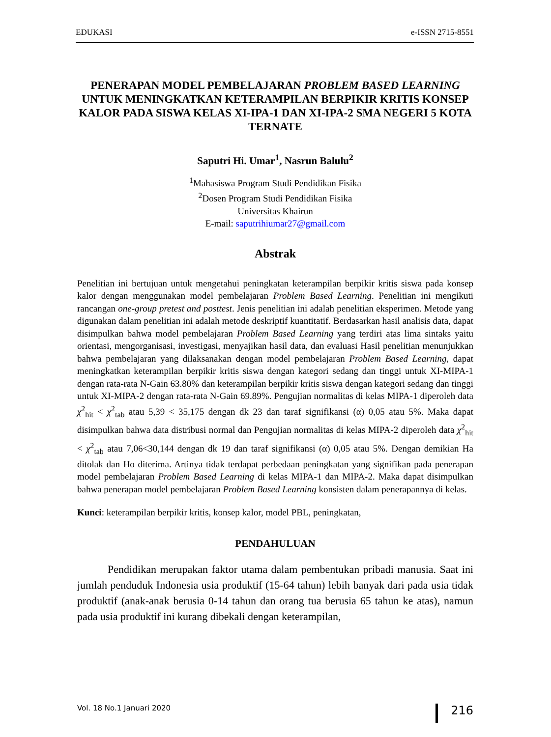EDUKASI e-ISSN 2715-8551
PENERAPAN MODEL PEMBELAJARAN PROBLEM BASED LEARNING UNTUK MENINGKATKAN KETERAMPILAN BERPIKIR KRITIS KONSEP KALOR PADA SISWA KELAS XI-IPA-1 DAN XI-IPA-2 SMA NEGERI 5 KOTA TERNATE
Saputri Hi. Umar<sup>1</sup>, Nasrun Balulu<sup>2</sup>
<sup>1</sup> Mahasiswa Program Studi Pendidikan Fisika
<sup>2</sup> Dosen Program Studi Pendidikan Fisika
Universitas Khairun
E-mail: saputrihiumar27@gmail.com
Abstrak
Penelitian ini bertujuan untuk mengetahui peningkatan keterampilan berpikir kritis siswa pada konsep kalor dengan menggunakan model pembelajaran Problem Based Learning. Penelitian ini mengikuti rancangan one-group pretest and posttest. Jenis penelitian ini adalah penelitian eksperimen. Metode yang digunakan dalam penelitian ini adalah metode deskriptif kuantitatif. Berdasarkan hasil analisis data, dapat disimpulkan bahwa model pembelajaran Problem Based Learning yang terdiri atas lima sintaks yaitu orientasi, mengorganisasi, investigasi, menyajikan hasil data, dan evaluasi Hasil penelitian menunjukkan bahwa pembelajaran yang dilaksanakan dengan model pembelajaran Problem Based Learning, dapat meningkatkan keterampilan berpikir kritis siswa dengan kategori sedang dan tinggi untuk XI-MIPA-1 dengan rata-rata N-Gain 63.80% dan keterampilan berpikir kritis siswa dengan kategori sedang dan tinggi untuk XI-MIPA-2 dengan rata-rata N-Gain 69.89%. Pengujian normalitas di kelas MIPA-1 diperoleh data χ<sup>2</sup><sub>hit</sub> < χ<sup>2</sup><sub>tab</sub> atau 5,39 < 35,175 dengan dk 23 dan taraf signifikansi (α) 0,05 atau 5%. Maka dapat disimpulkan bahwa data distribusi normal dan Pengujian normalitas di kelas MIPA-2 diperoleh data χ<sup>2</sup><sub>hit</sub> < χ<sup>2</sup><sub>tab</sub> atau 7,06<30,144 dengan dk 19 dan taraf signifikansi (α) 0,05 atau 5%. Dengan demikian Ha ditolak dan Ho diterima. Artinya tidak terdapat perbedaan peningkatan yang signifikan pada penerapan model pembelajaran Problem Based Learning di kelas MIPA-1 dan MIPA-2. Maka dapat disimpulkan bahwa penerapan model pembelajaran Problem Based Learning konsisten dalam penerapannya di kelas.
Kunci: keterampilan berpikir kritis, konsep kalor, model PBL, peningkatan,
PENDAHULUAN
Pendidikan merupakan faktor utama dalam pembentukan pribadi manusia. Saat ini jumlah penduduk Indonesia usia produktif (15-64 tahun) lebih banyak dari pada usia tidak produktif (anak-anak berusia 0-14 tahun dan orang tua berusia 65 tahun ke atas), namun pada usia produktif ini kurang dibekali dengan keterampilan,
Vol. 18 No.1 Januari 2020 216